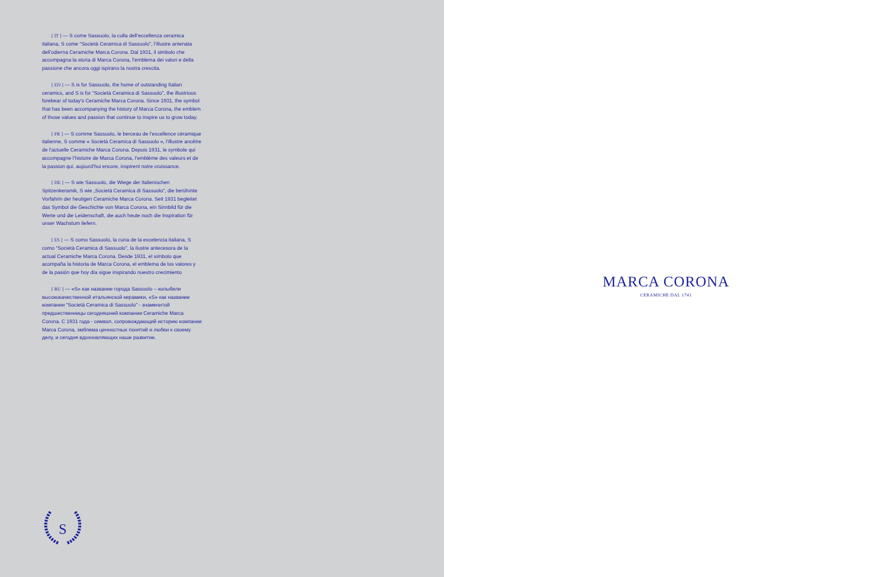[ IT ] — S come Sassuolo, la culla dell’eccellenza ceramica italiana, S come “Società Ceramica di Sassuolo”, l’illustre antenata dell’odierna Ceramiche Marca Corona. Dal 1931, il simbolo che accompagna la storia di Marca Corona, l’emblema dei valori e della passione che ancora oggi ispirano la nostra crescita.
[ EN ] — S is for Sassuolo, the home of outstanding Italian ceramics, and S is for “Società Ceramica di Sassuolo”, the illustrious forebear of today’s Ceramiche Marca Corona. Since 1931, the symbol that has been accompanying the history of Marca Corona, the emblem of those values and passion that continue to inspire us to grow today.
[ FR ] — S comme Sassuolo, le berceau de l’excellence céramique italienne, S comme « Società Ceramica di Sassuolo », l’illustre ancêtre de l’actuelle Ceramiche Marca Corona. Depuis 1931, le symbole qui accompagne l’histoire de Marca Corona, l’emblème des valeurs et de la passion qui, aujourd’hui encore, inspirent notre croissance.
[ DE ] — S wie Sassuolo, die Wiege der italienischen Spitzenkeramik, S wie „Società Ceramica di Sassuolo“, die berühmte Vorfahrin der heutigen Ceramiche Marca Corona. Seit 1931 begleitet das Symbol die Geschichte von Marca Corona, ein Sinnbild für die Werte und die Leidenschaft, die auch heute noch die Inspiration für unser Wachstum liefern.
[ ES ] — S como Sassuolo, la cuna de la excelencia italiana, S como “Società Ceramica di Sassuolo”, la ilustre antecesora de la actual Ceramiche Marca Corona. Desde 1931, el símbolo que acompaña la historia de Marca Corona, el emblema de los valores y de la pasión que hoy día sigue inspirando nuestro crecimiento
[ RU ] — «S» как название города Sassuolo – колыбели высококачественной итальянской керамики, «S» как название компании “Società Ceramica di Sassuolo” - знаменитой предшественницы сегодняшней компании Ceramiche Marca Corona. С 1931 года - символ, сопровождающий историю компании Marca Corona, эмблема ценностных понятий и любви к своему делу, и сегодня вдохновляющих наше развитие.
S
MARCA CORONA
CERAMICHE DAL 1741